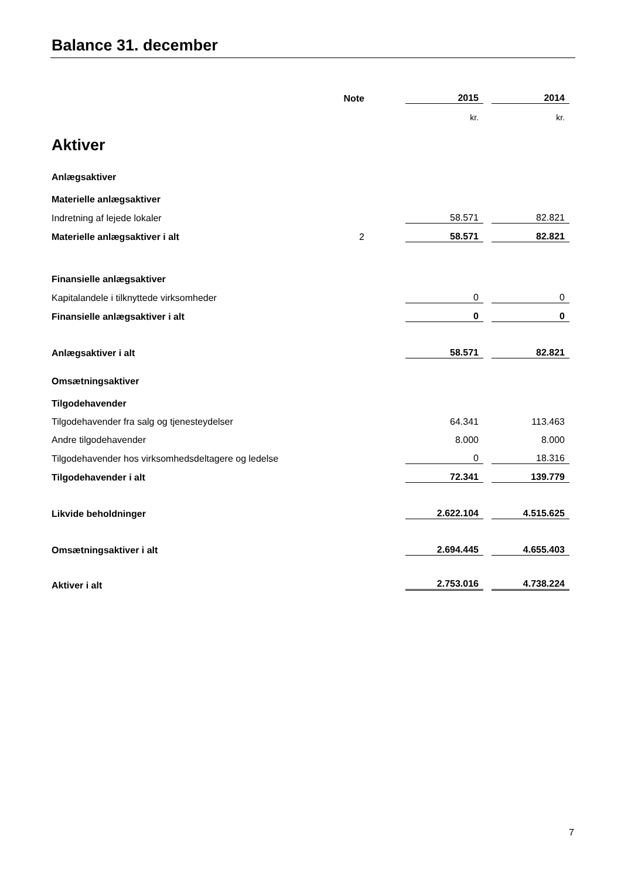Balance 31. december
| | Note | 2015 | | 2014 |
| --- | --- | --- | --- | --- |
| | | kr. | | kr. |
| Aktiver | | | | |
| Anlægsaktiver | | | | |
| Materielle anlægsaktiver | | | | |
| Indretning af lejede lokaler | | 58.571 | | 82.821 |
| Materielle anlægsaktiver i alt | 2 | 58.571 | | 82.821 |
| Finansielle anlægsaktiver | | | | |
| Kapitalandele i tilknyttede virksomheder | | 0 | | 0 |
| Finansielle anlægsaktiver i alt | | 0 | | 0 |
| Anlægsaktiver i alt | | 58.571 | | 82.821 |
| Omsætningsaktiver | | | | |
| Tilgodehavender | | | | |
| Tilgodehavender fra salg og tjenesteydelser | | 64.341 | | 113.463 |
| Andre tilgodehavender | | 8.000 | | 8.000 |
| Tilgodehavender hos virksomhedsdeltagere og ledelse | | 0 | | 18.316 |
| Tilgodehavender i alt | | 72.341 | | 139.779 |
| Likvide beholdninger | | 2.622.104 | | 4.515.625 |
| Omsætningsaktiver i alt | | 2.694.445 | | 4.655.403 |
| Aktiver i alt | | 2.753.016 | | 4.738.224 |
7